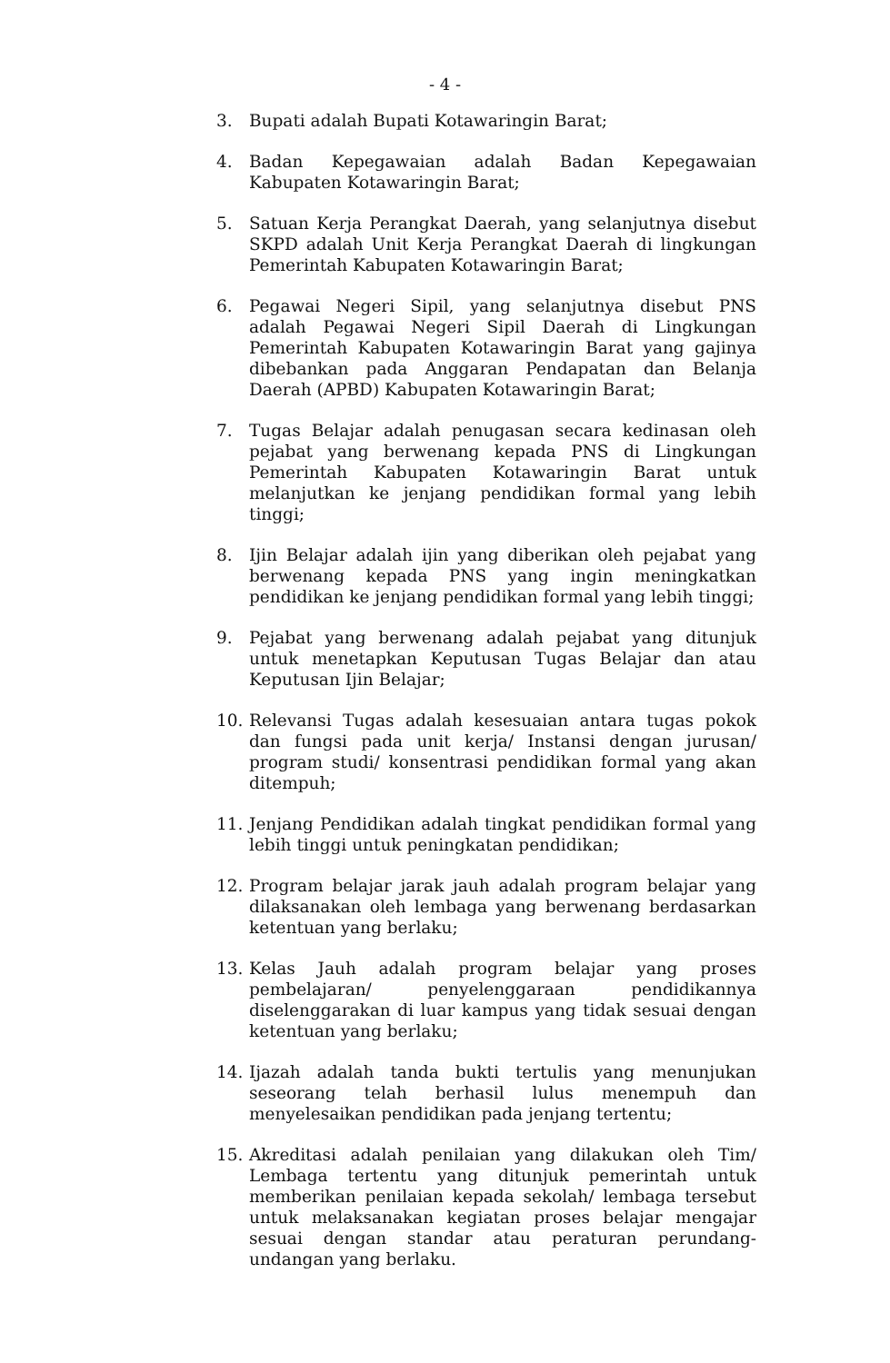- 4 -
3. Bupati adalah Bupati Kotawaringin Barat;
4. Badan Kepegawaian adalah Badan Kepegawaian Kabupaten Kotawaringin Barat;
5. Satuan Kerja Perangkat Daerah, yang selanjutnya disebut SKPD adalah Unit Kerja Perangkat Daerah di lingkungan Pemerintah Kabupaten Kotawaringin Barat;
6. Pegawai Negeri Sipil, yang selanjutnya disebut PNS adalah Pegawai Negeri Sipil Daerah di Lingkungan Pemerintah Kabupaten Kotawaringin Barat yang gajinya dibebankan pada Anggaran Pendapatan dan Belanja Daerah (APBD) Kabupaten Kotawaringin Barat;
7. Tugas Belajar adalah penugasan secara kedinasan oleh pejabat yang berwenang kepada PNS di Lingkungan Pemerintah Kabupaten Kotawaringin Barat untuk melanjutkan ke jenjang pendidikan formal yang lebih tinggi;
8. Ijin Belajar adalah ijin yang diberikan oleh pejabat yang berwenang kepada PNS yang ingin meningkatkan pendidikan ke jenjang pendidikan formal yang lebih tinggi;
9. Pejabat yang berwenang adalah pejabat yang ditunjuk untuk menetapkan Keputusan Tugas Belajar dan atau Keputusan Ijin Belajar;
10. Relevansi Tugas adalah kesesuaian antara tugas pokok dan fungsi pada unit kerja/ Instansi dengan jurusan/ program studi/ konsentrasi pendidikan formal yang akan ditempuh;
11. Jenjang Pendidikan adalah tingkat pendidikan formal yang lebih tinggi untuk peningkatan pendidikan;
12. Program belajar jarak jauh adalah program belajar yang dilaksanakan oleh lembaga yang berwenang berdasarkan ketentuan yang berlaku;
13. Kelas Jauh adalah program belajar yang proses pembelajaran/ penyelenggaraan pendidikannya diselenggarakan di luar kampus yang tidak sesuai dengan ketentuan yang berlaku;
14. Ijazah adalah tanda bukti tertulis yang menunjukan seseorang telah berhasil lulus menempuh dan menyelesaikan pendidikan pada jenjang tertentu;
15. Akreditasi adalah penilaian yang dilakukan oleh Tim/ Lembaga tertentu yang ditunjuk pemerintah untuk memberikan penilaian kepada sekolah/ lembaga tersebut untuk melaksanakan kegiatan proses belajar mengajar sesuai dengan standar atau peraturan perundang-undangan yang berlaku.